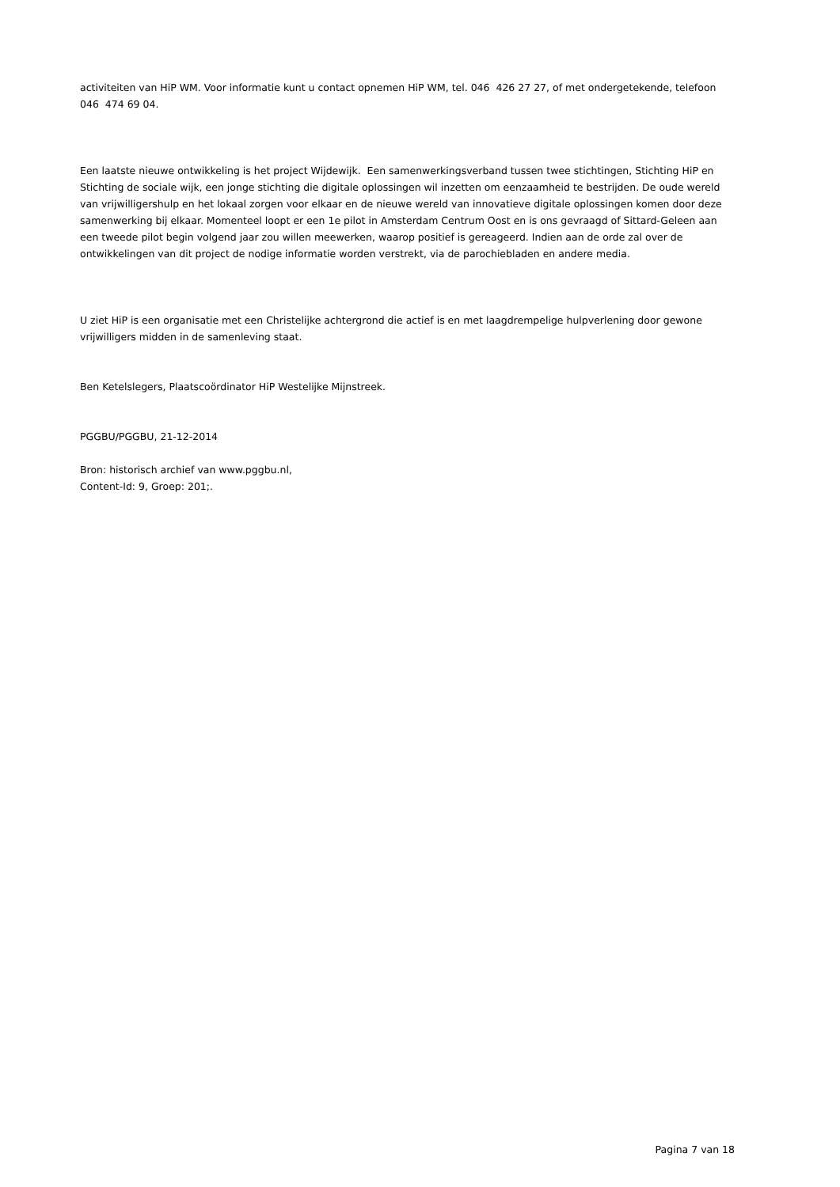activiteiten van HiP WM. Voor informatie kunt u contact opnemen HiP WM, tel. 046 426 27 27, of met ondergetekende, telefoon 046 474 69 04.
Een laatste nieuwe ontwikkeling is het project Wijdewijk. Een samenwerkingsverband tussen twee stichtingen, Stichting HiP en Stichting de sociale wijk, een jonge stichting die digitale oplossingen wil inzetten om eenzaamheid te bestrijden. De oude wereld van vrijwilligershulp en het lokaal zorgen voor elkaar en de nieuwe wereld van innovatieve digitale oplossingen komen door deze samenwerking bij elkaar. Momenteel loopt er een 1e pilot in Amsterdam Centrum Oost en is ons gevraagd of Sittard-Geleen aan een tweede pilot begin volgend jaar zou willen meewerken, waarop positief is gereageerd. Indien aan de orde zal over de ontwikkelingen van dit project de nodige informatie worden verstrekt, via de parochiebladen en andere media.
U ziet HiP is een organisatie met een Christelijke achtergrond die actief is en met laagdrempelige hulpverlening door gewone vrijwilligers midden in de samenleving staat.
Ben Ketelslegers, Plaatscoördinator HiP Westelijke Mijnstreek.
PGGBU/PGGBU, 21-12-2014
Bron: historisch archief van www.pggbu.nl,
Content-Id: 9, Groep: 201;.
Pagina 7 van 18